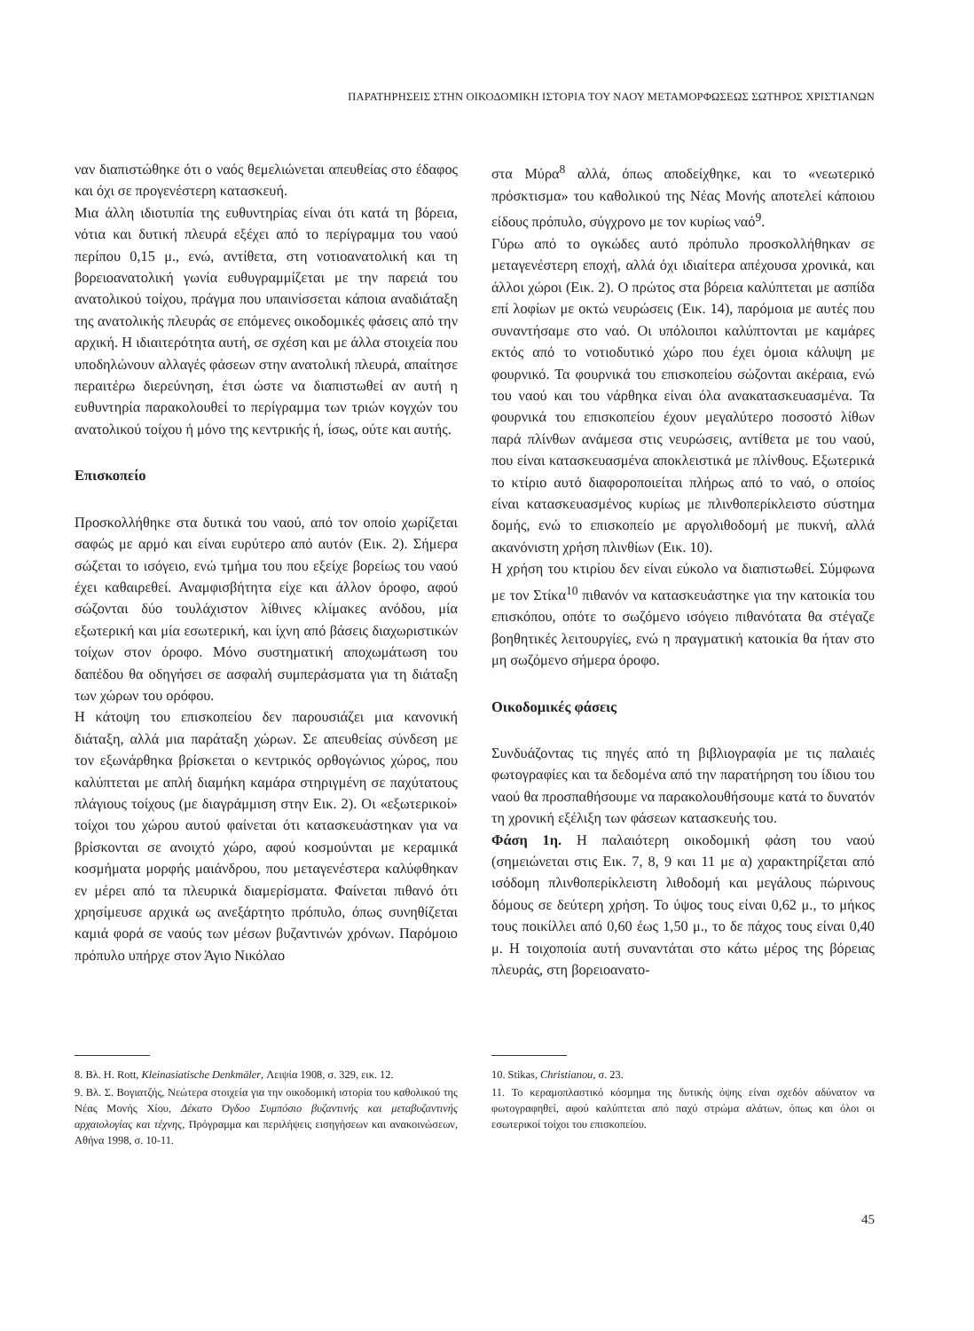ΠΑΡΑΤΗΡΗΣΕΙΣ ΣΤΗΝ ΟΙΚΟΔΟΜΙΚΗ ΙΣΤΟΡΙΑ ΤΟΥ ΝΑΟΥ ΜΕΤΑΜΟΡΦΩΣΕΩΣ ΣΩΤΗΡΟΣ ΧΡΙΣΤΙΑΝΩΝ
ναν διαπιστώθηκε ότι ο ναός θεμελιώνεται απευθείας στο έδαφος και όχι σε προγενέστερη κατασκευή.
Μια άλλη ιδιοτυπία της ευθυντηρίας είναι ότι κατά τη βόρεια, νότια και δυτική πλευρά εξέχει από το περίγραμμα του ναού περίπου 0,15 μ., ενώ, αντίθετα, στη νοτιοανατολική και τη βορειοανατολική γωνία ευθυγραμμίζεται με την παρειά του ανατολικού τοίχου, πράγμα που υπαινίσσεται κάποια αναδιάταξη της ανατολικής πλευράς σε επόμενες οικοδομικές φάσεις από την αρχική. Η ιδιαιτερότητα αυτή, σε σχέση και με άλλα στοιχεία που υποδηλώνουν αλλαγές φάσεων στην ανατολική πλευρά, απαίτησε περαιτέρω διερεύνηση, έτσι ώστε να διαπιστωθεί αν αυτή η ευθυντηρία παρακολουθεί το περίγραμμα των τριών κογχών του ανατολικού τοίχου ή μόνο της κεντρικής ή, ίσως, ούτε και αυτής.
Επισκοπείο
Προσκολλήθηκε στα δυτικά του ναού, από τον οποίο χωρίζεται σαφώς με αρμό και είναι ευρύτερο από αυτόν (Εικ. 2). Σήμερα σώζεται το ισόγειο, ενώ τμήμα του που εξείχε βορείως του ναού έχει καθαιρεθεί. Αναμφισβήτητα είχε και άλλον όροφο, αφού σώζονται δύο τουλάχιστον λίθινες κλίμακες ανόδου, μία εξωτερική και μία εσωτερική, και ίχνη από βάσεις διαχωριστικών τοίχων στον όροφο. Μόνο συστηματική αποχωμάτωση του δαπέδου θα οδηγήσει σε ασφαλή συμπεράσματα για τη διάταξη των χώρων του ορόφου.
Η κάτοψη του επισκοπείου δεν παρουσιάζει μια κανονική διάταξη, αλλά μια παράταξη χώρων. Σε απευθείας σύνδεση με τον εξωνάρθηκα βρίσκεται ο κεντρικός ορθογώνιος χώρος, που καλύπτεται με απλή διαμήκη καμάρα στηριγμένη σε παχύτατους πλάγιους τοίχους (με διαγράμμιση στην Εικ. 2). Οι «εξωτερικοί» τοίχοι του χώρου αυτού φαίνεται ότι κατασκευάστηκαν για να βρίσκονται σε ανοιχτό χώρο, αφού κοσμούνται με κεραμικά κοσμήματα μορφής μαιάνδρου, που μεταγενέστερα καλύφθηκαν εν μέρει από τα πλευρικά διαμερίσματα. Φαίνεται πιθανό ότι χρησίμευσε αρχικά ως ανεξάρτητο πρόπυλο, όπως συνηθίζεται καμιά φορά σε ναούς των μέσων βυζαντινών χρόνων. Παρόμοιο πρόπυλο υπήρχε στον Άγιο Νικόλαο
στα Μύρα<sup>8</sup> αλλά, όπως αποδείχθηκε, και το «νεωτερικό πρόσκτισμα» του καθολικού της Νέας Μονής αποτελεί κάποιου είδους πρόπυλο, σύγχρονο με τον κυρίως ναό<sup>9</sup>.
Γύρω από το ογκώδες αυτό πρόπυλο προσκολλήθηκαν σε μεταγενέστερη εποχή, αλλά όχι ιδιαίτερα απέχουσα χρονικά, και άλλοι χώροι (Εικ. 2). Ο πρώτος στα βόρεια καλύπτεται με ασπίδα επί λοφίων με οκτώ νευρώσεις (Εικ. 14), παρόμοια με αυτές που συναντήσαμε στο ναό. Οι υπόλοιποι καλύπτονται με καμάρες εκτός από το νοτιοδυτικό χώρο που έχει όμοια κάλυψη με φουρνικό. Τα φουρνικά του επισκοπείου σώζονται ακέραια, ενώ του ναού και του νάρθηκα είναι όλα ανακατασκευασμένα. Τα φουρνικά του επισκοπείου έχουν μεγαλύτερο ποσοστό λίθων παρά πλίνθων ανάμεσα στις νευρώσεις, αντίθετα με του ναού, που είναι κατασκευασμένα αποκλειστικά με πλίνθους. Εξωτερικά το κτίριο αυτό διαφοροποιείται πλήρως από το ναό, ο οποίος είναι κατασκευασμένος κυρίως με πλινθοπερίκλειστο σύστημα δομής, ενώ το επισκοπείο με αργολιθοδομή με πυκνή, αλλά ακανόνιστη χρήση πλινθίων (Εικ. 10).
Η χρήση του κτιρίου δεν είναι εύκολο να διαπιστωθεί. Σύμφωνα με τον Στίκα<sup>10</sup> πιθανόν να κατασκευάστηκε για την κατοικία του επισκόπου, οπότε το σωζόμενο ισόγειο πιθανότατα θα στέγαζε βοηθητικές λειτουργίες, ενώ η πραγματική κατοικία θα ήταν στο μη σωζόμενο σήμερα όροφο.
Οικοδομικές φάσεις
Συνδυάζοντας τις πηγές από τη βιβλιογραφία με τις παλαιές φωτογραφίες και τα δεδομένα από την παρατήρηση του ίδιου του ναού θα προσπαθήσουμε να παρακολουθήσουμε κατά το δυνατόν τη χρονική εξέλιξη των φάσεων κατασκευής του.
Φάση 1η. Η παλαιότερη οικοδομική φάση του ναού (σημειώνεται στις Εικ. 7, 8, 9 και 11 με α) χαρακτηρίζεται από ισόδομη πλινθοπερίκλειστη λιθοδομή και μεγάλους πώρινους δόμους σε δεύτερη χρήση. Το ύψος τους είναι 0,62 μ., το μήκος τους ποικίλλει από 0,60 έως 1,50 μ., το δε πάχος τους είναι 0,40 μ. Η τοιχοποιία αυτή συναντάται στο κάτω μέρος της βόρειας πλευράς, στη βορειοανατο-
8. Βλ. H. Rott, Kleinasiatische Denkmäler, Λειψία 1908, σ. 329, εικ. 12.
9. Βλ. Σ. Βογιατζής, Νεώτερα στοιχεία για την οικοδομική ιστορία του καθολικού της Νέας Μονής Χίου, Δέκατο Όγδοο Συμπόσιο βυζαντινής και μεταβυζαντινής αρχαιολογίας και τέχνης, Πρόγραμμα και περιλήψεις εισηγήσεων και ανακοινώσεων, Αθήνα 1998, σ. 10-11.
10. Stikas, Christianou, σ. 23.
11. Το κεραμοπλαστικό κόσμημα της δυτικής όψης είναι σχεδόν αδύνατον να φωτογραφηθεί, αφού καλύπτεται από παχύ στρώμα αλάτων, όπως και όλοι οι εσωτερικοί τοίχοι του επισκοπείου.
45